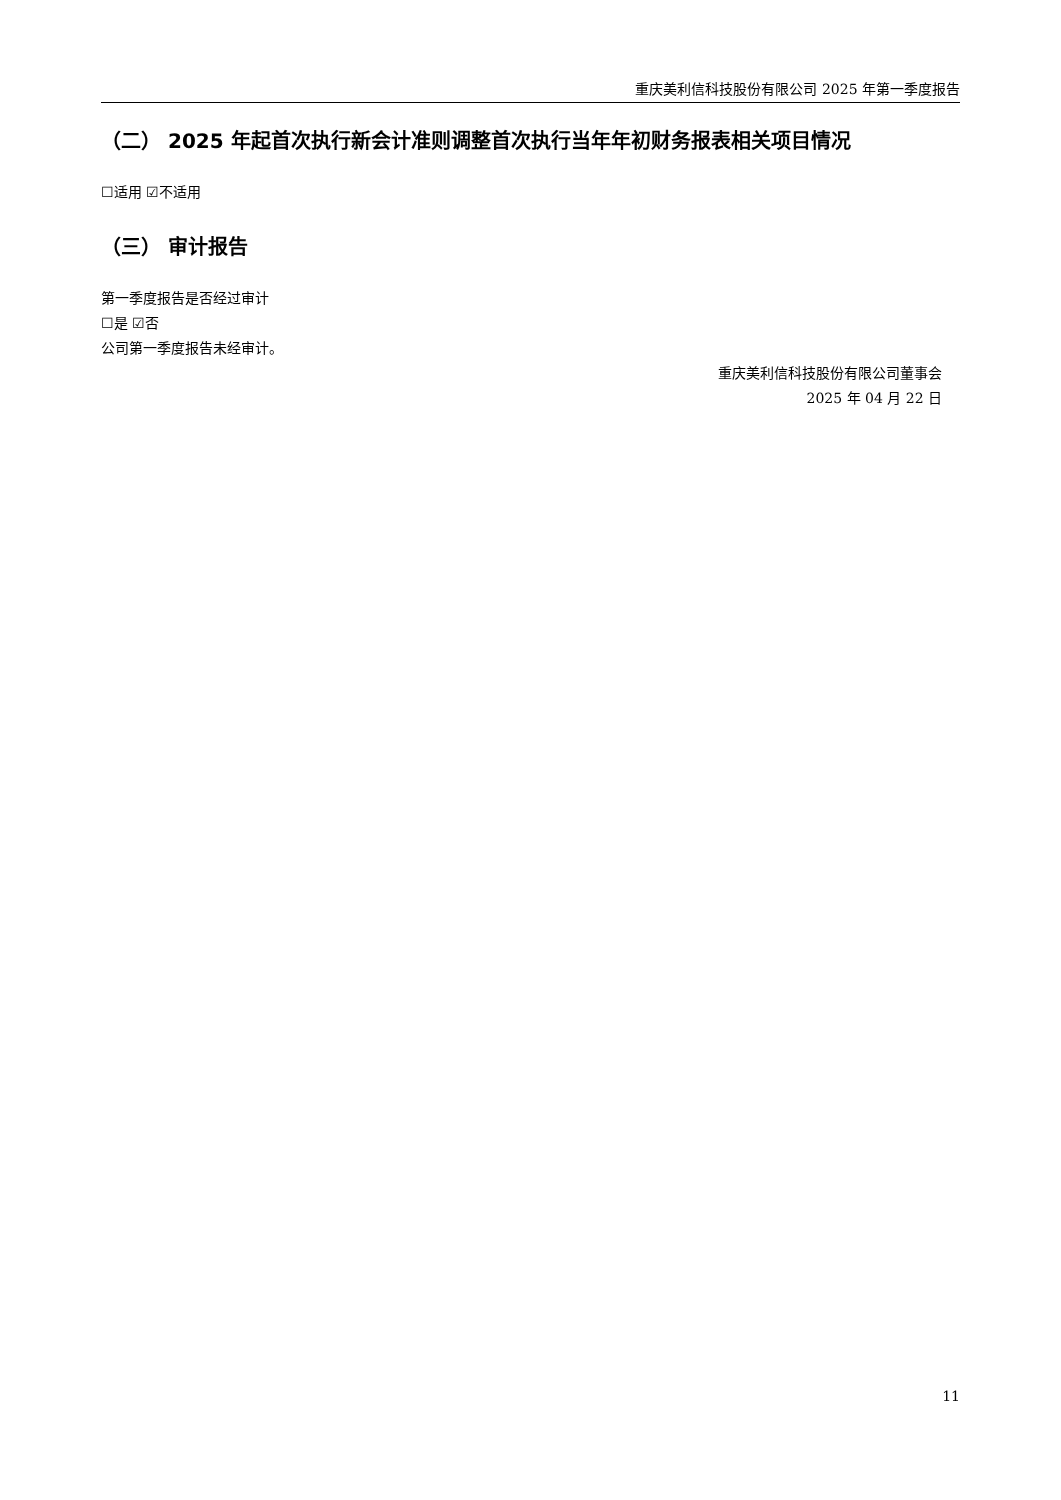重庆美利信科技股份有限公司 2025 年第一季度报告
（二） 2025 年起首次执行新会计准则调整首次执行当年年初财务报表相关项目情况
☐适用 ☑不适用
（三） 审计报告
第一季度报告是否经过审计
☐是 ☑否
公司第一季度报告未经审计。
重庆美利信科技股份有限公司董事会
2025 年 04 月 22 日
11